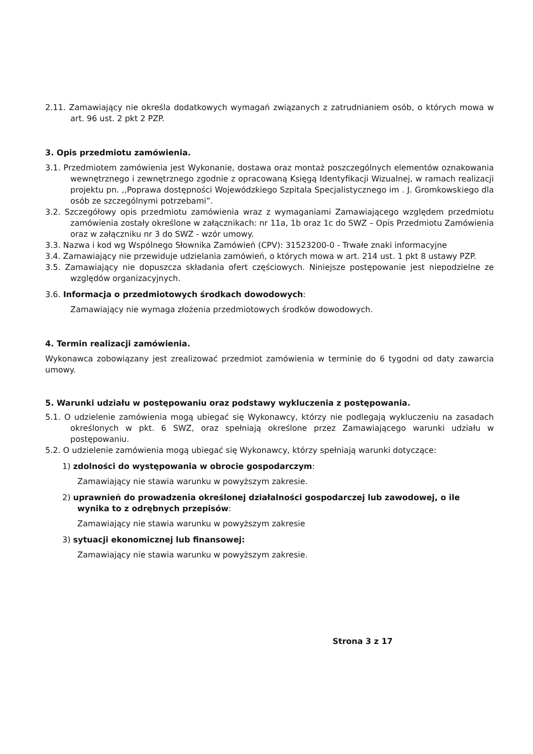2.11. Zamawiający nie określa dodatkowych wymagań związanych z zatrudnianiem osób, o których mowa w art. 96 ust. 2 pkt 2 PZP.
3. Opis przedmiotu zamówienia.
3.1. Przedmiotem zamówienia jest Wykonanie, dostawa oraz montaż poszczególnych elementów oznakowania wewnętrznego i zewnętrznego zgodnie z opracowaną Księgą Identyfikacji Wizualnej, w ramach realizacji projektu pn. ,,Poprawa dostępności Wojewódzkiego Szpitala Specjalistycznego im . J. Gromkowskiego dla osób ze szczególnymi potrzebami”.
3.2. Szczegółowy opis przedmiotu zamówienia wraz z wymaganiami Zamawiającego względem przedmiotu zamówienia zostały określone w załącznikach: nr 11a, 1b oraz 1c do SWZ – Opis Przedmiotu Zamówienia oraz w załączniku nr 3 do SWZ - wzór umowy.
3.3. Nazwa i kod wg Wspólnego Słownika Zamówień (CPV): 31523200-0 - Trwałe znaki informacyjne
3.4. Zamawiający nie przewiduje udzielania zamówień, o których mowa w art. 214 ust. 1 pkt 8 ustawy PZP.
3.5. Zamawiający nie dopuszcza składania ofert częściowych. Niniejsze postępowanie jest niepodzielne ze względów organizacyjnych.
3.6. Informacja o przedmiotowych środkach dowodowych:
Zamawiający nie wymaga złożenia przedmiotowych środków dowodowych.
4. Termin realizacji zamówienia.
Wykonawca zobowiązany jest zrealizować przedmiot zamówienia w terminie do 6 tygodni od daty zawarcia umowy.
5. Warunki udziału w postępowaniu oraz podstawy wykluczenia z postępowania.
5.1. O udzielenie zamówienia mogą ubiegać się Wykonawcy, którzy nie podlegają wykluczeniu na zasadach określonych w pkt. 6 SWZ, oraz spełniają określone przez Zamawiającego warunki udziału w postępowaniu.
5.2. O udzielenie zamówienia mogą ubiegać się Wykonawcy, którzy spełniają warunki dotyczące:
1) zdolności do występowania w obrocie gospodarczym:
Zamawiający nie stawia warunku w powyższym zakresie.
2) uprawnień do prowadzenia określonej działalności gospodarczej lub zawodowej, o ile wynika to z odrębnych przepisów:
Zamawiający nie stawia warunku w powyższym zakresie
3) sytuacji ekonomicznej lub finansowej:
Zamawiający nie stawia warunku w powyższym zakresie.
Strona 3 z 17